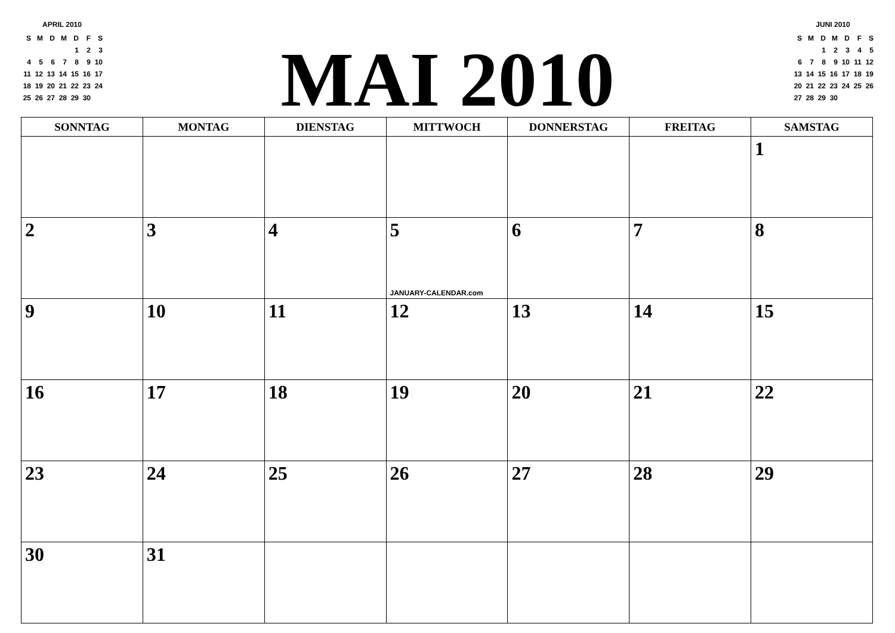APRIL 2010
| S | M | D | M | D | F | S |
| | | | | 1 | 2 | 3 |
| 4 | 5 | 6 | 7 | 8 | 9 | 10 |
| 11 | 12 | 13 | 14 | 15 | 16 | 17 |
| 18 | 19 | 20 | 21 | 22 | 23 | 24 |
| 25 | 26 | 27 | 28 | 29 | 30 | |
MAI 2010
JUNI 2010
| S | M | D | M | D | F | S |
| | | 1 | 2 | 3 | 4 | 5 |
| 6 | 7 | 8 | 9 | 10 | 11 | 12 |
| 13 | 14 | 15 | 16 | 17 | 18 | 19 |
| 20 | 21 | 22 | 23 | 24 | 25 | 26 |
| 27 | 28 | 29 | 30 | | | |
| SONNTAG | MONTAG | DIENSTAG | MITTWOCH | DONNERSTAG | FREITAG | SAMSTAG |
| --- | --- | --- | --- | --- | --- | --- |
| | | | | | | 1 |
| 2 | 3 | 4 | 5 JANUARY-CALENDAR.com | 6 | 7 | 8 |
| 9 | 10 | 11 | 12 | 13 | 14 | 15 |
| 16 | 17 | 18 | 19 | 20 | 21 | 22 |
| 23 | 24 | 25 | 26 | 27 | 28 | 29 |
| 30 | 31 | | | | | |